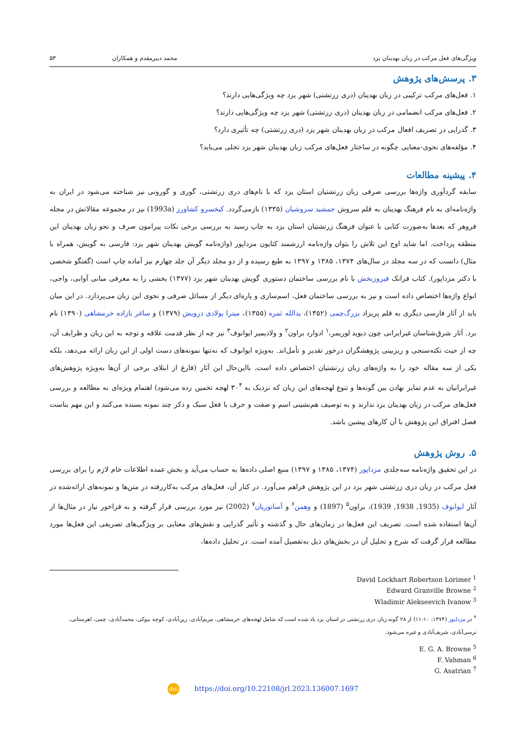ویژگی‌های فعل مرکب در زبان بهدینان یزد محمد دبیرمقدم و همکاران ۵۳
۳. پرسش‌های پژوهش
۱. فعل‌های مرکب ترکیبی در زبان بهدینان (دری زرتشتی) شهر یزد چه ویژگی‌هایی دارند؟
۲. فعل‌های مرکب انضمامی در زبان بهدینان (دری زرتشتی) شهر یزد چه ویژگی‌هایی دارند؟
۳. گذرایی در تصریف افعال مرکب در زبان بهدینان شهر یزد (دری زرتشتی) چه تأثیری دارد؟
۴. مؤلفه‌های نحوی-معنایی چگونه در ساختار فعل‌های مرکب زبان بهدینان شهر یزد تجلی می‌یابد؟
۴. پیشینه مطالعات
سابقه گردآوری واژه‌ها بررسی صرفی زبان زرتشتیان استان یزد که با نام‌های دری زرتشتی، گوری و گورونی نیز شناخته می‌شود در ایران به واژه‌نامه‌ای به نام فرهنگ بهدینان به قلم سروش جمشید سروشیان (۱۳۳۵) بازمی‌گردد. کیخسرو کشاورز (1993a) نیز در مجموعه مقالاتش در مجله فروهر که بعدها به‌صورت کتابی با عنوان فرهنگ زرتشتیان استان یزد به چاپ رسید به بررسی برخی نکات پیرامون صرف و نحو زبان بهدینان این منطقه پرداخت. اما شاید اوج این تلاش را بتوان واژه‌نامه ارزشمند کتایون مزداپور (واژه‌نامه گویش بهدینان شهر یزد: فارسی به گویش، همراه با مثال) دانست که در سه مجلد در سال‌های ۱۳۷۴، ۱۳۸۵ و ۱۳۹۷ به طبع رسیده و از دو مجلد دیگر آن جلد چهارم نیز آماده چاپ است (گفتگو شخصی با دکتر مزداپور). کتاب فرانک فیروزبخش با نام بررسی ساختمان دستوری گویش بهدینان شهر یزد (۱۳۷۷) بخشی را به معرفی مبانی آوایی، واجی، انواع واژه‌ها اختصاص داده است و نیز به بررسی ساختمان فعل، اسم‌سازی و پاره‌ای دیگر از مسائل صرفی و نحوی این زبان می‌پردازد. در این میان باید از آثار فارسی دیگری به قلم پریزاد بزرگ‌چمی (۱۳۵۲)، یدالله ثمره (۱۳۵۵)، میترا پولادی درویش (۱۳۷۹) و ساغر بازاده خرمشاهی (۱۳۹۰) نام برد. آثار شرق‌شناسان غیرایرانی چون دیوید لوریمر،<sup>۱</sup> ادوارد براون<sup>۲</sup> و ولادیمیر ایوانوف<sup>۳</sup> نیز چه از نظر قدمت علاقه و توجه به این زبان و ظرایف آن، چه از حیث نکته‌سنجی و ریزبینی پژوهشگران درخور تقدیر و تأمل‌اند. به‌ویژه ایوانوف که نه‌تنها نمونه‌های دست اولی از این زبان ارائه می‌دهد، بلکه یکی از سه مقاله خود را به واژه‌های زبان زرتشتیان اختصاص داده است. بااین‌حال این آثار (فارغ از ابتلای برخی از آن‌ها به‌ویژه پژوهش‌های غیرایرانیان به عدم تمایز نهادن بین گونه‌ها و تنوع لهجه‌های این زبان که نزدیک به ۳۰<sup>۴</sup> لهجه تخمین زده می‌شود) اهتمام ویژه‌ای به مطالعه و بررسی فعل‌های مرکب در زبان بهدینان یزد ندارند و به توصیف هم‌نشینی اسم و صفت و حرف با فعل سبک و ذکر چند نمونه بسنده می‌کنند و این مهم بناست فصل افتراق این پژوهش با آن کارهای پیشین باشد.
۵. روش پژوهش
در این تحقیق واژه‌نامه سه‌جلدی مزداپور (۱۳۷۴، ۱۳۸۵ و ۱۳۹۷) منبع اصلی داده‌ها به حساب می‌آید و بخش عمده اطلاعات خام لازم را برای بررسی فعل مرکب در زبان دری زرتشتی شهر یزد در این پژوهش فراهم می‌آورد. در کنار آن، فعل‌های مرکب به‌کاررفته در متن‌ها و نمونه‌های ارائه‌شده در آثار ایوانوف (1935, 1938, 1939)، براون<sup>۵</sup> (1897) و وهمن<sup>۶</sup> و آساتوریان<sup>۷</sup> (2002) نیز مورد بررسی قرار گرفته و به فراخور نیاز در مثال‌ها از آن‌ها استفاده شده است. تصریف این فعل‌ها در زمان‌های حال و گذشته و تأثیر گذرایی و نقش‌های معنایی بر ویژگی‌های تصریفی این فعل‌ها مورد مطالعه قرار گرفت که شرح و تحلیل آن در بخش‌های ذیل به‌تفصیل آمده است. در تحلیل داده‌ها،
<sup>1</sup> David Lockhart Robertson Lorimer
<sup>2</sup> Edward Granville Browne
<sup>3</sup> Wladimir Alekseevich Ivanow
<sup>۴</sup> در مزداپور (۱۳۷۴: ۱۰-۱۱) از ۲۸ گونه زبان دری زرتشتی در استان یزد یاد شده است که شامل لهجه‌های خرمشاهی، مریم‌آبادی، زین‌آبادی، کوچه بیوکی، محمدآبادی، چمی، اهرستانی، نرسی‌آبادی، شریف‌آبادی و غیره می‌شود.
<sup>5</sup> E. G. A. Browne
<sup>6</sup> F. Vahman
<sup>7</sup> G. Asatrian
doi https://doi.org/10.22108/jrl.2023.136007.1697